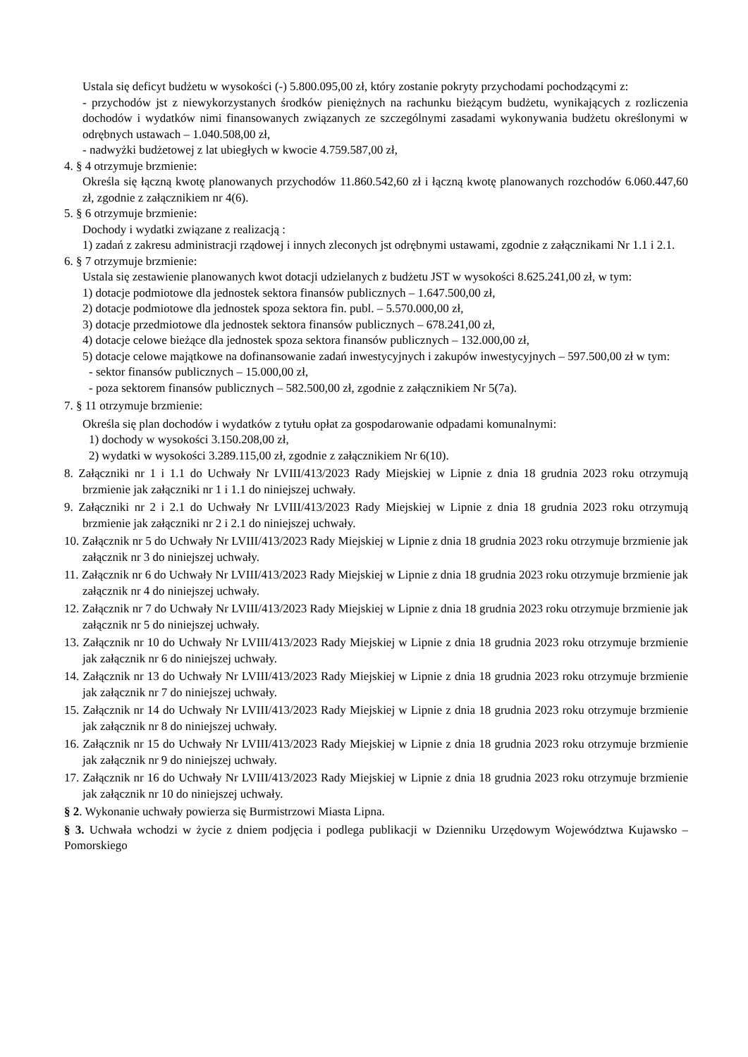Ustala się deficyt budżetu w wysokości (-) 5.800.095,00 zł, który zostanie pokryty przychodami pochodzącymi z:
- przychodów jst z niewykorzystanych środków pieniężnych na rachunku bieżącym budżetu, wynikających z rozliczenia dochodów i wydatków nimi finansowanych związanych ze szczególnymi zasadami wykonywania budżetu określonymi w odrębnych ustawach – 1.040.508,00 zł,
- nadwyżki budżetowej z lat ubiegłych w kwocie 4.759.587,00 zł,
4. § 4 otrzymuje brzmienie:
Określa się łączną kwotę planowanych przychodów 11.860.542,60 zł i łączną kwotę planowanych rozchodów 6.060.447,60 zł, zgodnie z załącznikiem nr 4(6).
5. § 6 otrzymuje brzmienie:
Dochody i wydatki związane z realizacją :
1) zadań z zakresu administracji rządowej i innych zleconych jst odrębnymi ustawami, zgodnie z załącznikami Nr 1.1 i 2.1.
6. § 7 otrzymuje brzmienie:
Ustala się zestawienie planowanych kwot dotacji udzielanych z budżetu JST w wysokości 8.625.241,00 zł, w tym:
1) dotacje podmiotowe dla jednostek sektora finansów publicznych – 1.647.500,00 zł,
2) dotacje podmiotowe dla jednostek spoza sektora fin. publ. – 5.570.000,00 zł,
3) dotacje przedmiotowe dla jednostek sektora finansów publicznych – 678.241,00 zł,
4) dotacje celowe bieżące dla jednostek spoza sektora finansów publicznych – 132.000,00 zł,
5) dotacje celowe majątkowe na dofinansowanie zadań inwestycyjnych i zakupów inwestycyjnych – 597.500,00 zł w tym:
- sektor finansów publicznych – 15.000,00 zł,
- poza sektorem finansów publicznych – 582.500,00 zł, zgodnie z załącznikiem Nr 5(7a).
7. § 11 otrzymuje brzmienie:
Określa się plan dochodów i wydatków z tytułu opłat za gospodarowanie odpadami komunalnymi:
1) dochody w wysokości 3.150.208,00 zł,
2) wydatki w wysokości 3.289.115,00 zł, zgodnie z załącznikiem Nr 6(10).
8. Załączniki nr 1 i 1.1 do Uchwały Nr LVIII/413/2023 Rady Miejskiej w Lipnie z dnia 18 grudnia 2023 roku otrzymują brzmienie jak załączniki nr 1 i 1.1 do niniejszej uchwały.
9. Załączniki nr 2 i 2.1 do Uchwały Nr LVIII/413/2023 Rady Miejskiej w Lipnie z dnia 18 grudnia 2023 roku otrzymują brzmienie jak załączniki nr 2 i 2.1 do niniejszej uchwały.
10. Załącznik nr 5 do Uchwały Nr LVIII/413/2023 Rady Miejskiej w Lipnie z dnia 18 grudnia 2023 roku otrzymuje brzmienie jak załącznik nr 3 do niniejszej uchwały.
11. Załącznik nr 6 do Uchwały Nr LVIII/413/2023 Rady Miejskiej w Lipnie z dnia 18 grudnia 2023 roku otrzymuje brzmienie jak załącznik nr 4 do niniejszej uchwały.
12. Załącznik nr 7 do Uchwały Nr LVIII/413/2023 Rady Miejskiej w Lipnie z dnia 18 grudnia 2023 roku otrzymuje brzmienie jak załącznik nr 5 do niniejszej uchwały.
13. Załącznik nr 10 do Uchwały Nr LVIII/413/2023 Rady Miejskiej w Lipnie z dnia 18 grudnia 2023 roku otrzymuje brzmienie jak załącznik nr 6 do niniejszej uchwały.
14. Załącznik nr 13 do Uchwały Nr LVIII/413/2023 Rady Miejskiej w Lipnie z dnia 18 grudnia 2023 roku otrzymuje brzmienie jak załącznik nr 7 do niniejszej uchwały.
15. Załącznik nr 14 do Uchwały Nr LVIII/413/2023 Rady Miejskiej w Lipnie z dnia 18 grudnia 2023 roku otrzymuje brzmienie jak załącznik nr 8 do niniejszej uchwały.
16. Załącznik nr 15 do Uchwały Nr LVIII/413/2023 Rady Miejskiej w Lipnie z dnia 18 grudnia 2023 roku otrzymuje brzmienie jak załącznik nr 9 do niniejszej uchwały.
17. Załącznik nr 16 do Uchwały Nr LVIII/413/2023 Rady Miejskiej w Lipnie z dnia 18 grudnia 2023 roku otrzymuje brzmienie jak załącznik nr 10 do niniejszej uchwały.
§ 2. Wykonanie uchwały powierza się Burmistrzowi Miasta Lipna.
§ 3. Uchwała wchodzi w życie z dniem podjęcia i podlega publikacji w Dzienniku Urzędowym Województwa Kujawsko – Pomorskiego